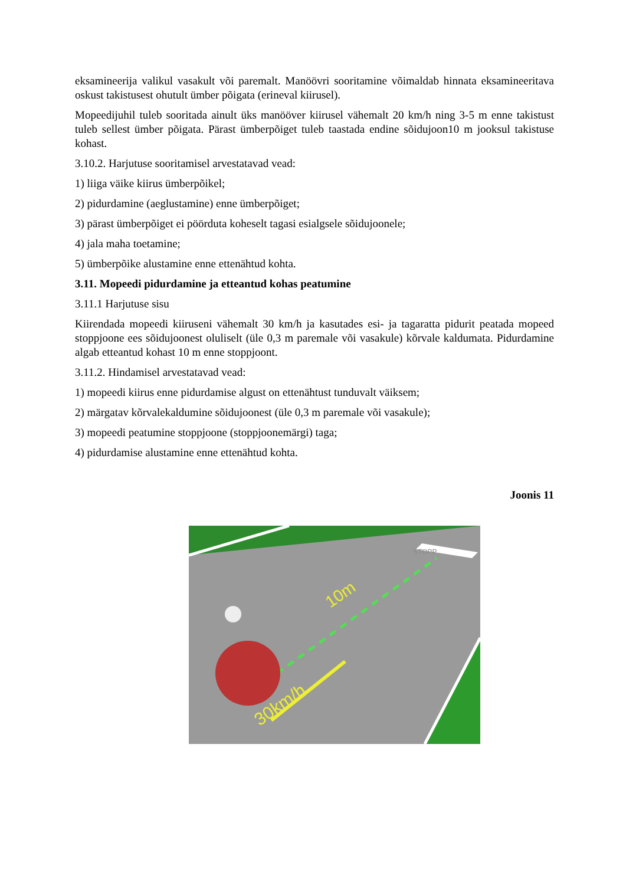eksamineerija valikul vasakult või paremalt. Manöövri sooritamine võimaldab hinnata eksamineeritava oskust takistusest ohutult ümber põigata (erineval kiirusel).
Mopeedijuhil tuleb sooritada ainult üks manööver kiirusel vähemalt 20 km/h ning 3-5 m enne takistust tuleb sellest ümber põigata. Pärast ümberpõiget tuleb taastada endine sõidujoon10 m jooksul takistuse kohast.
3.10.2. Harjutuse sooritamisel arvestatavad vead:
1) liiga väike kiirus ümberpõikel;
2) pidurdamine (aeglustamine) enne ümberpõiget;
3) pärast ümberpõiget ei pöörduta koheselt tagasi esialgsele sõidujoonele;
4) jala maha toetamine;
5) ümberpõike alustamine enne ettenähtud kohta.
3.11. Mopeedi pidurdamine ja etteantud kohas peatumine
3.11.1 Harjutuse sisu
Kiirendada mopeedi kiiruseni vähemalt 30 km/h ja kasutades esi- ja tagaratta pidurit peatada mopeed stoppjoone ees sõidujoonest oluliselt (üle 0,3 m paremale või vasakule) kõrvale kaldumata. Pidurdamine algab etteantud kohast 10 m enne stoppjoont.
3.11.2. Hindamisel arvestatavad vead:
1) mopeedi kiirus enne pidurdamise algust on ettenähtust tunduvalt väiksem;
2) märgatav kõrvalekaldumine sõidujoonest (üle 0,3 m paremale või vasakule);
3) mopeedi peatumine stoppjoone (stoppjoonemärgi) taga;
4) pidurdamise alustamine enne ettenähtud kohta.
Joonis 11
STOPP
10m
30km/h